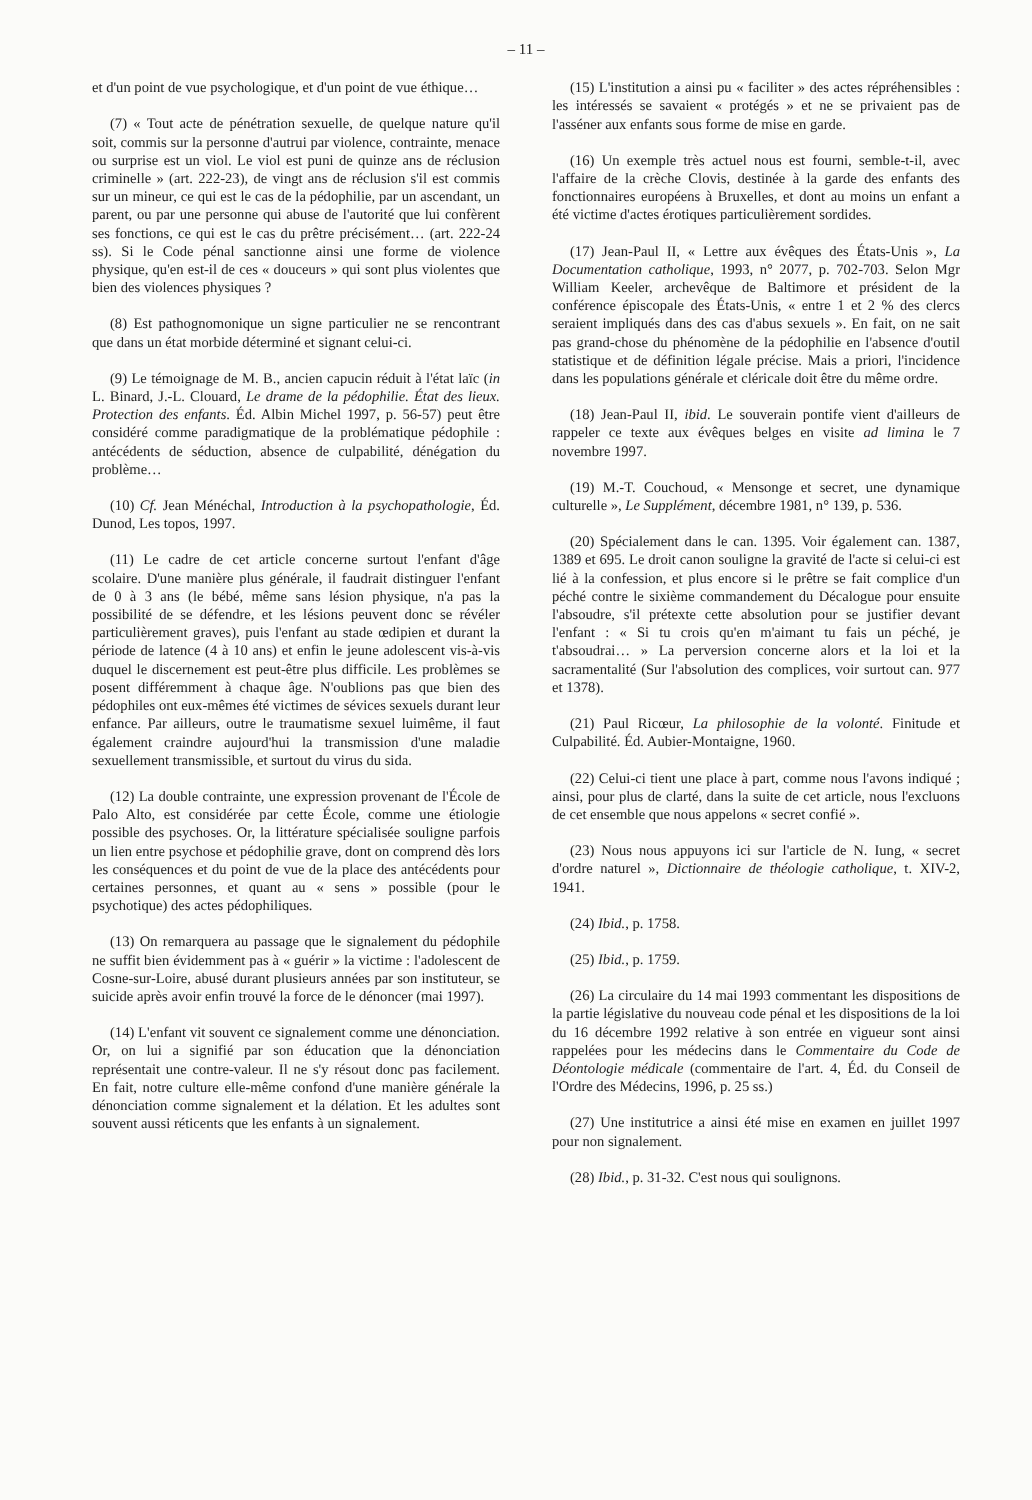– 11 –
et d'un point de vue psychologique, et d'un point de vue éthique…
(7) « Tout acte de pénétration sexuelle, de quelque nature qu'il soit, commis sur la personne d'autrui par violence, contrainte, menace ou surprise est un viol. Le viol est puni de quinze ans de réclusion criminelle » (art. 222-23), de vingt ans de réclusion s'il est commis sur un mineur, ce qui est le cas de la pédophilie, par un ascendant, un parent, ou par une personne qui abuse de l'autorité que lui confèrent ses fonctions, ce qui est le cas du prêtre précisément… (art. 222-24 ss). Si le Code pénal sanctionne ainsi une forme de violence physique, qu'en est-il de ces « douceurs » qui sont plus violentes que bien des violences physiques ?
(8) Est pathognomonique un signe particulier ne se rencontrant que dans un état morbide déterminé et signant celui-ci.
(9) Le témoignage de M. B., ancien capucin réduit à l'état laïc (in L. Binard, J.-L. Clouard, Le drame de la pédophilie. État des lieux. Protection des enfants. Éd. Albin Michel 1997, p. 56-57) peut être considéré comme paradigmatique de la problématique pédophile : antécédents de séduction, absence de culpabilité, dénégation du problème…
(10) Cf. Jean Ménéchal, Introduction à la psychopathologie, Éd. Dunod, Les topos, 1997.
(11) Le cadre de cet article concerne surtout l'enfant d'âge scolaire. D'une manière plus générale, il faudrait distinguer l'enfant de 0 à 3 ans (le bébé, même sans lésion physique, n'a pas la possibilité de se défendre, et les lésions peuvent donc se révéler particulièrement graves), puis l'enfant au stade œdipien et durant la période de latence (4 à 10 ans) et enfin le jeune adolescent vis-à-vis duquel le discernement est peut-être plus difficile. Les problèmes se posent différemment à chaque âge. N'oublions pas que bien des pédophiles ont eux-mêmes été victimes de sévices sexuels durant leur enfance. Par ailleurs, outre le traumatisme sexuel luimême, il faut également craindre aujourd'hui la transmission d'une maladie sexuellement transmissible, et surtout du virus du sida.
(12) La double contrainte, une expression provenant de l'École de Palo Alto, est considérée par cette École, comme une étiologie possible des psychoses. Or, la littérature spécialisée souligne parfois un lien entre psychose et pédophilie grave, dont on comprend dès lors les conséquences et du point de vue de la place des antécédents pour certaines personnes, et quant au « sens » possible (pour le psychotique) des actes pédophiliques.
(13) On remarquera au passage que le signalement du pédophile ne suffit bien évidemment pas à « guérir » la victime : l'adolescent de Cosne-sur-Loire, abusé durant plusieurs années par son instituteur, se suicide après avoir enfin trouvé la force de le dénoncer (mai 1997).
(14) L'enfant vit souvent ce signalement comme une dénonciation. Or, on lui a signifié par son éducation que la dénonciation représentait une contre-valeur. Il ne s'y résout donc pas facilement. En fait, notre culture elle-même confond d'une manière générale la dénonciation comme signalement et la délation. Et les adultes sont souvent aussi réticents que les enfants à un signalement.
(15) L'institution a ainsi pu « faciliter » des actes répréhensibles : les intéressés se savaient « protégés » et ne se privaient pas de l'asséner aux enfants sous forme de mise en garde.
(16) Un exemple très actuel nous est fourni, semble-t-il, avec l'affaire de la crèche Clovis, destinée à la garde des enfants des fonctionnaires européens à Bruxelles, et dont au moins un enfant a été victime d'actes érotiques particulièrement sordides.
(17) Jean-Paul II, « Lettre aux évêques des États-Unis », La Documentation catholique, 1993, n° 2077, p. 702-703. Selon Mgr William Keeler, archevêque de Baltimore et président de la conférence épiscopale des États-Unis, « entre 1 et 2 % des clercs seraient impliqués dans des cas d'abus sexuels ». En fait, on ne sait pas grand-chose du phénomène de la pédophilie en l'absence d'outil statistique et de définition légale précise. Mais a priori, l'incidence dans les populations générale et cléricale doit être du même ordre.
(18) Jean-Paul II, ibid. Le souverain pontife vient d'ailleurs de rappeler ce texte aux évêques belges en visite ad limina le 7 novembre 1997.
(19) M.-T. Couchoud, « Mensonge et secret, une dynamique culturelle », Le Supplément, décembre 1981, n° 139, p. 536.
(20) Spécialement dans le can. 1395. Voir également can. 1387, 1389 et 695. Le droit canon souligne la gravité de l'acte si celui-ci est lié à la confession, et plus encore si le prêtre se fait complice d'un péché contre le sixième commandement du Décalogue pour ensuite l'absoudre, s'il prétexte cette absolution pour se justifier devant l'enfant : « Si tu crois qu'en m'aimant tu fais un péché, je t'absoudrai… » La perversion concerne alors et la loi et la sacramentalité (Sur l'absolution des complices, voir surtout can. 977 et 1378).
(21) Paul Ricœur, La philosophie de la volonté. Finitude et Culpabilité. Éd. Aubier-Montaigne, 1960.
(22) Celui-ci tient une place à part, comme nous l'avons indiqué ; ainsi, pour plus de clarté, dans la suite de cet article, nous l'excluons de cet ensemble que nous appelons « secret confié ».
(23) Nous nous appuyons ici sur l'article de N. Iung, « secret d'ordre naturel », Dictionnaire de théologie catholique, t. XIV-2, 1941.
(24) Ibid., p. 1758.
(25) Ibid., p. 1759.
(26) La circulaire du 14 mai 1993 commentant les dispositions de la partie législative du nouveau code pénal et les dispositions de la loi du 16 décembre 1992 relative à son entrée en vigueur sont ainsi rappelées pour les médecins dans le Commentaire du Code de Déontologie médicale (commentaire de l'art. 4, Éd. du Conseil de l'Ordre des Médecins, 1996, p. 25 ss.)
(27) Une institutrice a ainsi été mise en examen en juillet 1997 pour non signalement.
(28) Ibid., p. 31-32. C'est nous qui soulignons.